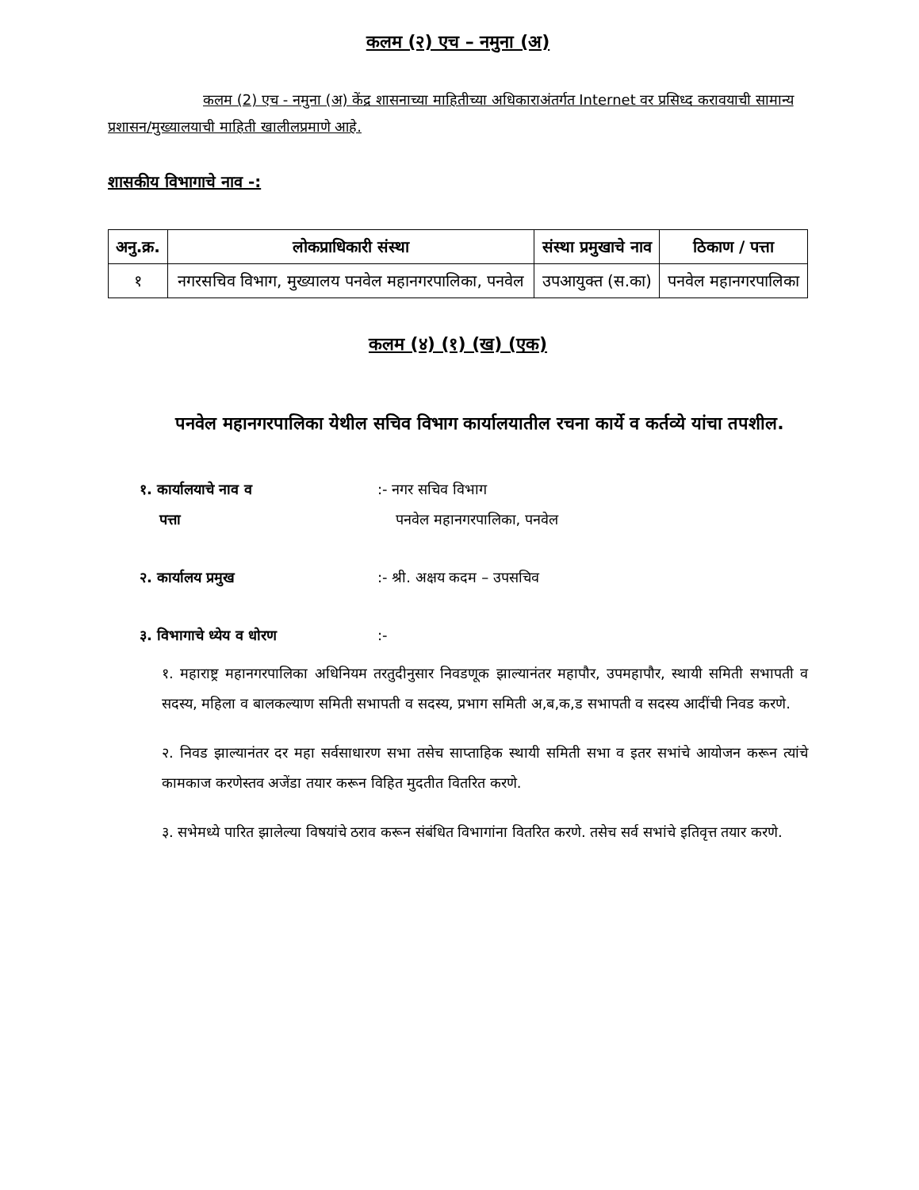कलम (२) एच – नमुना (अ)
कलम (2) एच - नमुना (अ) केंद्र शासनाच्या माहितीच्या अधिकाराअंतर्गत Internet वर प्रसिध्द करावयाची सामान्य प्रशासन/मुख्यालयाची माहिती खालीलप्रमाणे आहे.
शासकीय विभागाचे नाव -:
| अनु.क्र. | लोकप्राधिकारी संस्था | संस्था प्रमुखाचे नाव | ठिकाण / पत्ता |
| --- | --- | --- | --- |
| १ | नगरसचिव विभाग, मुख्यालय पनवेल महानगरपालिका, पनवेल | उपआयुक्त (स.का) | पनवेल महानगरपालिका |
कलम (४) (१) (ख) (एक)
पनवेल महानगरपालिका येथील सचिव विभाग कार्यालयातील रचना कार्ये व कर्तव्ये यांचा तपशील.
१. कार्यालयाचे नाव व
पत्ता
:- नगर सचिव विभाग
पनवेल महानगरपालिका, पनवेल
२. कार्यालय प्रमुख :- श्री. अक्षय कदम – उपसचिव
३. विभागाचे ध्येय व धोरण :-
१. महाराष्ट्र महानगरपालिका अधिनियम तरतुदीनुसार निवडणूक झाल्यानंतर महापौर, उपमहापौर, स्थायी समिती सभापती व सदस्य, महिला व बालकल्याण समिती सभापती व सदस्य, प्रभाग समिती अ,ब,क,ड सभापती व सदस्य आदींची निवड करणे.
२. निवड झाल्यानंतर दर महा सर्वसाधारण सभा तसेच साप्ताहिक स्थायी समिती सभा व इतर सभांचे आयोजन करून त्यांचे कामकाज करणेस्तव अजेंडा तयार करून विहित मुदतीत वितरित करणे.
३. सभेमध्ये पारित झालेल्या विषयांचे ठराव करून संबंधित विभागांना वितरित करणे. तसेच सर्व सभांचे इतिवृत्त तयार करणे.